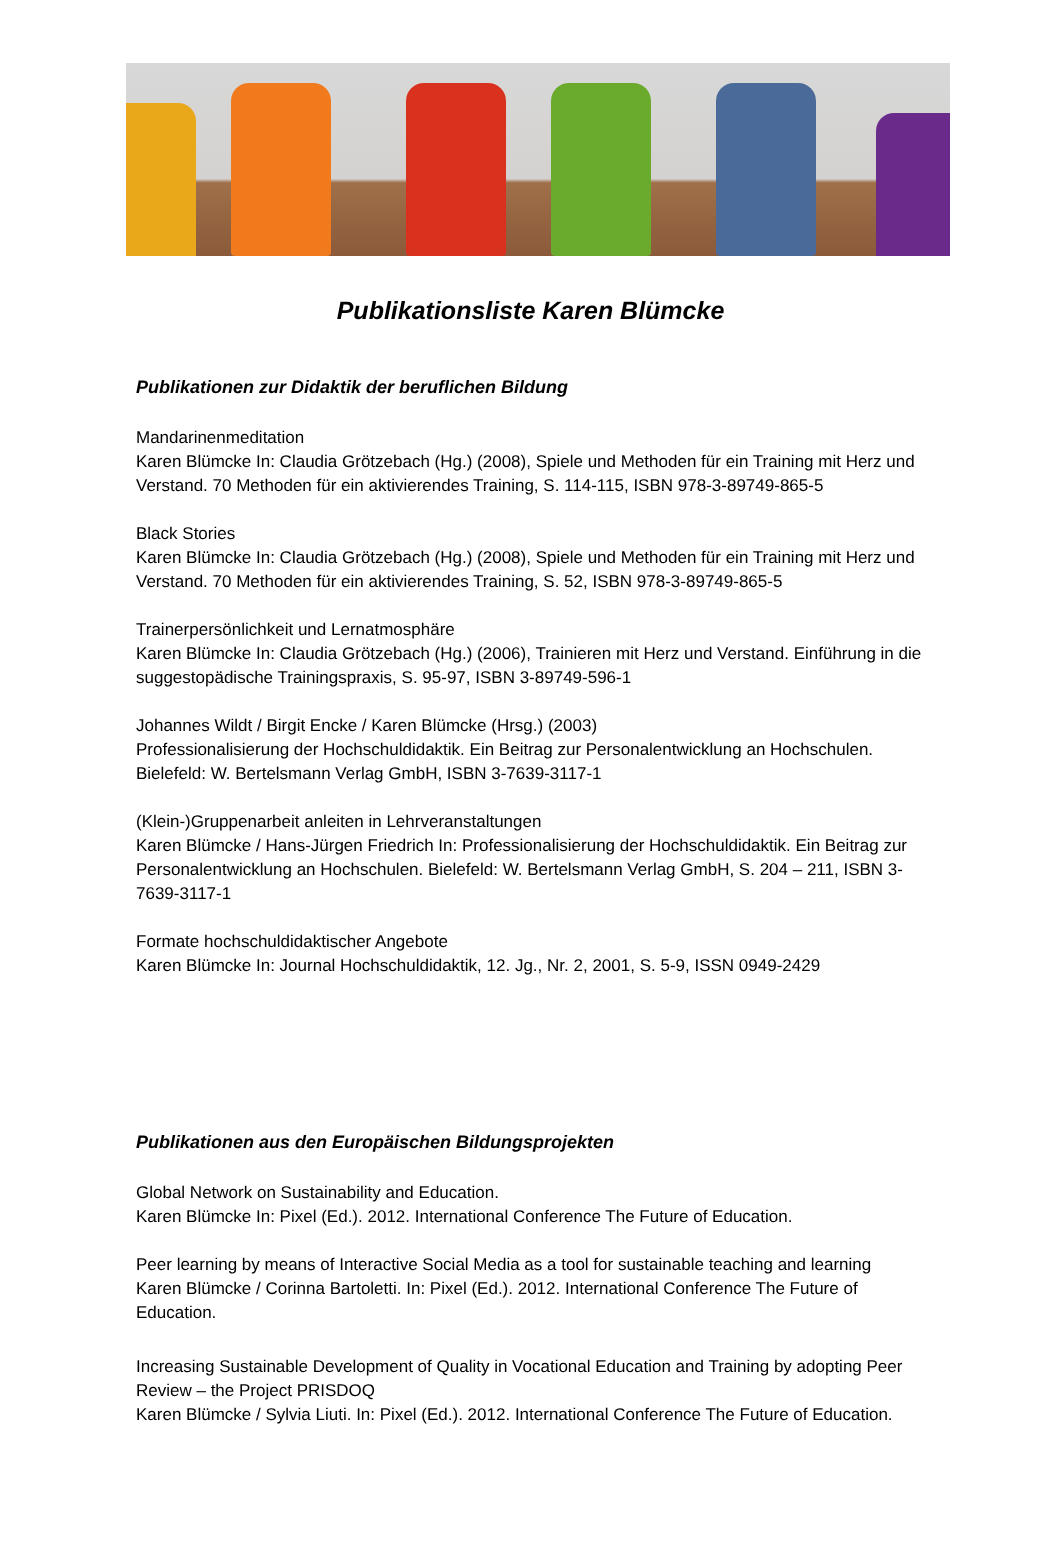Publikationsliste Karen Blümcke
Publikationen zur Didaktik der beruflichen Bildung
Mandarinenmeditation
Karen Blümcke In: Claudia Grötzebach (Hg.) (2008), Spiele und Methoden für ein Training mit Herz und Verstand. 70 Methoden für ein aktivierendes Training, S. 114-115, ISBN 978-3-89749-865-5
Black Stories
Karen Blümcke In: Claudia Grötzebach (Hg.) (2008), Spiele und Methoden für ein Training mit Herz und Verstand. 70 Methoden für ein aktivierendes Training, S. 52, ISBN 978-3-89749-865-5
Trainerpersönlichkeit und Lernatmosphäre
Karen Blümcke In: Claudia Grötzebach (Hg.) (2006), Trainieren mit Herz und Verstand. Einführung in die suggestopädische Trainingspraxis, S. 95-97, ISBN 3-89749-596-1
Johannes Wildt / Birgit Encke / Karen Blümcke (Hrsg.) (2003)
Professionalisierung der Hochschuldidaktik. Ein Beitrag zur Personalentwicklung an Hochschulen. Bielefeld: W. Bertelsmann Verlag GmbH, ISBN 3-7639-3117-1
(Klein-)Gruppenarbeit anleiten in Lehrveranstaltungen
Karen Blümcke / Hans-Jürgen Friedrich In: Professionalisierung der Hochschuldidaktik. Ein Beitrag zur Personalentwicklung an Hochschulen. Bielefeld: W. Bertelsmann Verlag GmbH, S. 204 – 211, ISBN 3-7639-3117-1
Formate hochschuldidaktischer Angebote
Karen Blümcke In: Journal Hochschuldidaktik, 12. Jg., Nr. 2, 2001, S. 5-9, ISSN 0949-2429
Publikationen aus den Europäischen Bildungsprojekten
Global Network on Sustainability and Education.
Karen Blümcke In: Pixel (Ed.). 2012. International Conference The Future of Education.
Peer learning by means of Interactive Social Media as a tool for sustainable teaching and learning
Karen Blümcke / Corinna Bartoletti. In: Pixel (Ed.). 2012. International Conference The Future of Education.
Increasing Sustainable Development of Quality in Vocational Education and Training by adopting Peer Review – the Project PRISDOQ
Karen Blümcke / Sylvia Liuti. In: Pixel (Ed.). 2012. International Conference The Future of Education.